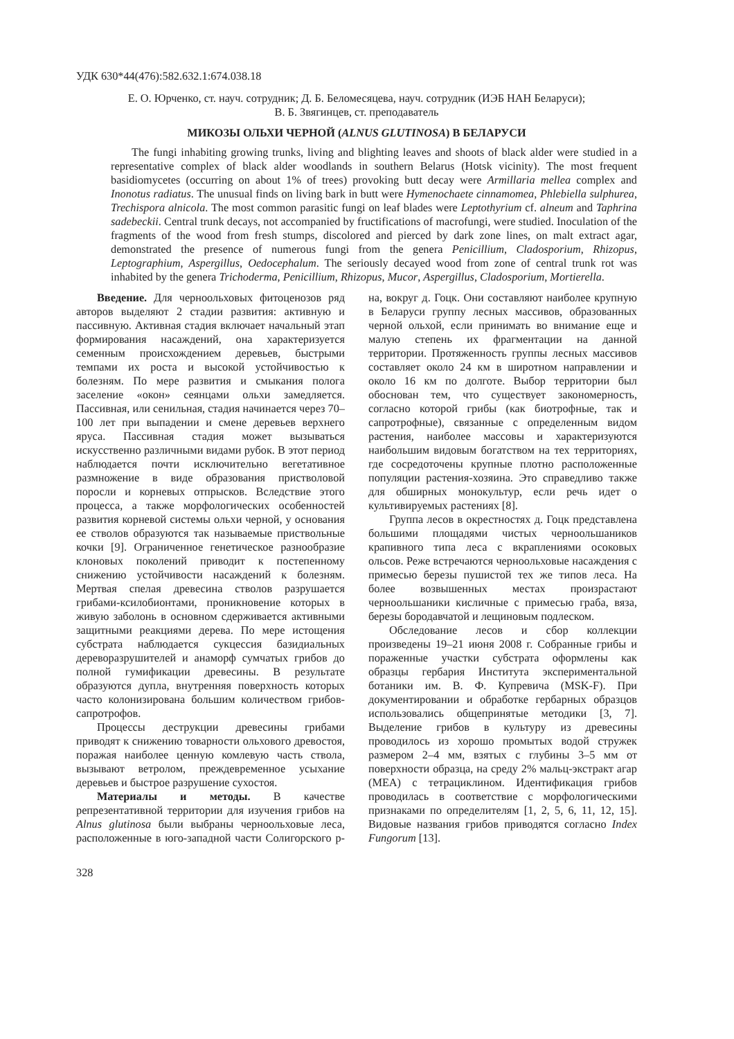УДК 630*44(476):582.632.1:674.038.18
Е. О. Юрченко, ст. науч. сотрудник; Д. Б. Беломесяцева, науч. сотрудник (ИЭБ НАН Беларуси);
В. Б. Звягинцев, ст. преподаватель
МИКОЗЫ ОЛЬХИ ЧЕРНОЙ (ALNUS GLUTINOSA) В БЕЛАРУСИ
The fungi inhabiting growing trunks, living and blighting leaves and shoots of black alder were studied in a representative complex of black alder woodlands in southern Belarus (Hotsk vicinity). The most frequent basidiomycetes (occurring on about 1% of trees) provoking butt decay were Armillaria mellea complex and Inonotus radiatus. The unusual finds on living bark in butt were Hymenochaete cinnamomea, Phlebiella sulphurea, Trechispora alnicola. The most common parasitic fungi on leaf blades were Leptothyrium cf. alneum and Taphrina sadebeckii. Central trunk decays, not accompanied by fructifications of macrofungi, were studied. Inoculation of the fragments of the wood from fresh stumps, discolored and pierced by dark zone lines, on malt extract agar, demonstrated the presence of numerous fungi from the genera Penicillium, Cladosporium, Rhizopus, Leptographium, Aspergillus, Oedocephalum. The seriously decayed wood from zone of central trunk rot was inhabited by the genera Trichoderma, Penicillium, Rhizopus, Mucor, Aspergillus, Cladosporium, Mortierella.
Введение. Для черноольховых фитоценозов ряд авторов выделяют 2 стадии развития: активную и пассивную. Активная стадия включает начальный этап формирования насаждений, она характеризуется семенным происхождением деревьев, быстрыми темпами их роста и высокой устойчивостью к болезням. По мере развития и смыкания полога заселение «окон» сеянцами ольхи замедляется. Пассивная, или сенильная, стадия начинается через 70–100 лет при выпадении и смене деревьев верхнего яруса. Пассивная стадия может вызываться искусственно различными видами рубок. В этот период наблюдается почти исключительно вегетативное размножение в виде образования пристволовой поросли и корневых отпрысков. Вследствие этого процесса, а также морфологических особенностей развития корневой системы ольхи черной, у основания ее стволов образуются так называемые приствольные кочки [9]. Ограниченное генетическое разнообразие клоновых поколений приводит к постепенному снижению устойчивости насаждений к болезням. Мертвая спелая древесина стволов разрушается грибами-ксилобионтами, проникновение которых в живую заболонь в основном сдерживается активными защитными реакциями дерева. По мере истощения субстрата наблюдается сукцессия базидиальных дереворазрушителей и анаморф сумчатых грибов до полной гумификации древесины. В результате образуются дупла, внутренняя поверхность которых часто колонизирована большим количеством грибов-сапротрофов.
Процессы деструкции древесины грибами приводят к снижению товарности ольхового древостоя, поражая наиболее ценную комлевую часть ствола, вызывают ветролом, преждевременное усыхание деревьев и быстрое разрушение сухостоя.
Материалы и методы. В качестве репрезентативной территории для изучения грибов на Alnus glutinosa были выбраны черноольховые леса, расположенные в юго-западной части Солигорского р-на, вокруг д. Гоцк. Они составляют наиболее крупную в Беларуси группу лесных массивов, образованных черной ольхой, если принимать во внимание еще и малую степень их фрагментации на данной территории. Протяженность группы лесных массивов составляет около 24 км в широтном направлении и около 16 км по долготе. Выбор территории был обоснован тем, что существует закономерность, согласно которой грибы (как биотрофные, так и сапротрофные), связанные с определенным видом растения, наиболее массовы и характеризуются наибольшим видовым богатством на тех территориях, где сосредоточены крупные плотно расположенные популяции растения-хозяина. Это справедливо также для обширных монокультур, если речь идет о культивируемых растениях [8].
Группа лесов в окрестностях д. Гоцк представлена большими площадями чистых черноольшаников крапивного типа леса с вкраплениями осоковых ольсов. Реже встречаются черноольховые насаждения с примесью березы пушистой тех же типов леса. На более возвышенных местах произрастают черноольшаники кисличные с примесью граба, вяза, березы бородавчатой и лещиновым подлеском.
Обследование лесов и сбор коллекции произведены 19–21 июня 2008 г. Собранные грибы и пораженные участки субстрата оформлены как образцы гербария Института экспериментальной ботаники им. В. Ф. Купревича (MSK-F). При документировании и обработке гербарных образцов использовались общепринятые методики [3, 7]. Выделение грибов в культуру из древесины проводилось из хорошо промытых водой стружек размером 2–4 мм, взятых с глубины 3–5 мм от поверхности образца, на среду 2% мальц-экстракт агар (MEA) с тетрациклином. Идентификация грибов проводилась в соответствие с морфологическими признаками по определителям [1, 2, 5, 6, 11, 12, 15]. Видовые названия грибов приводятся согласно Index Fungorum [13].
328